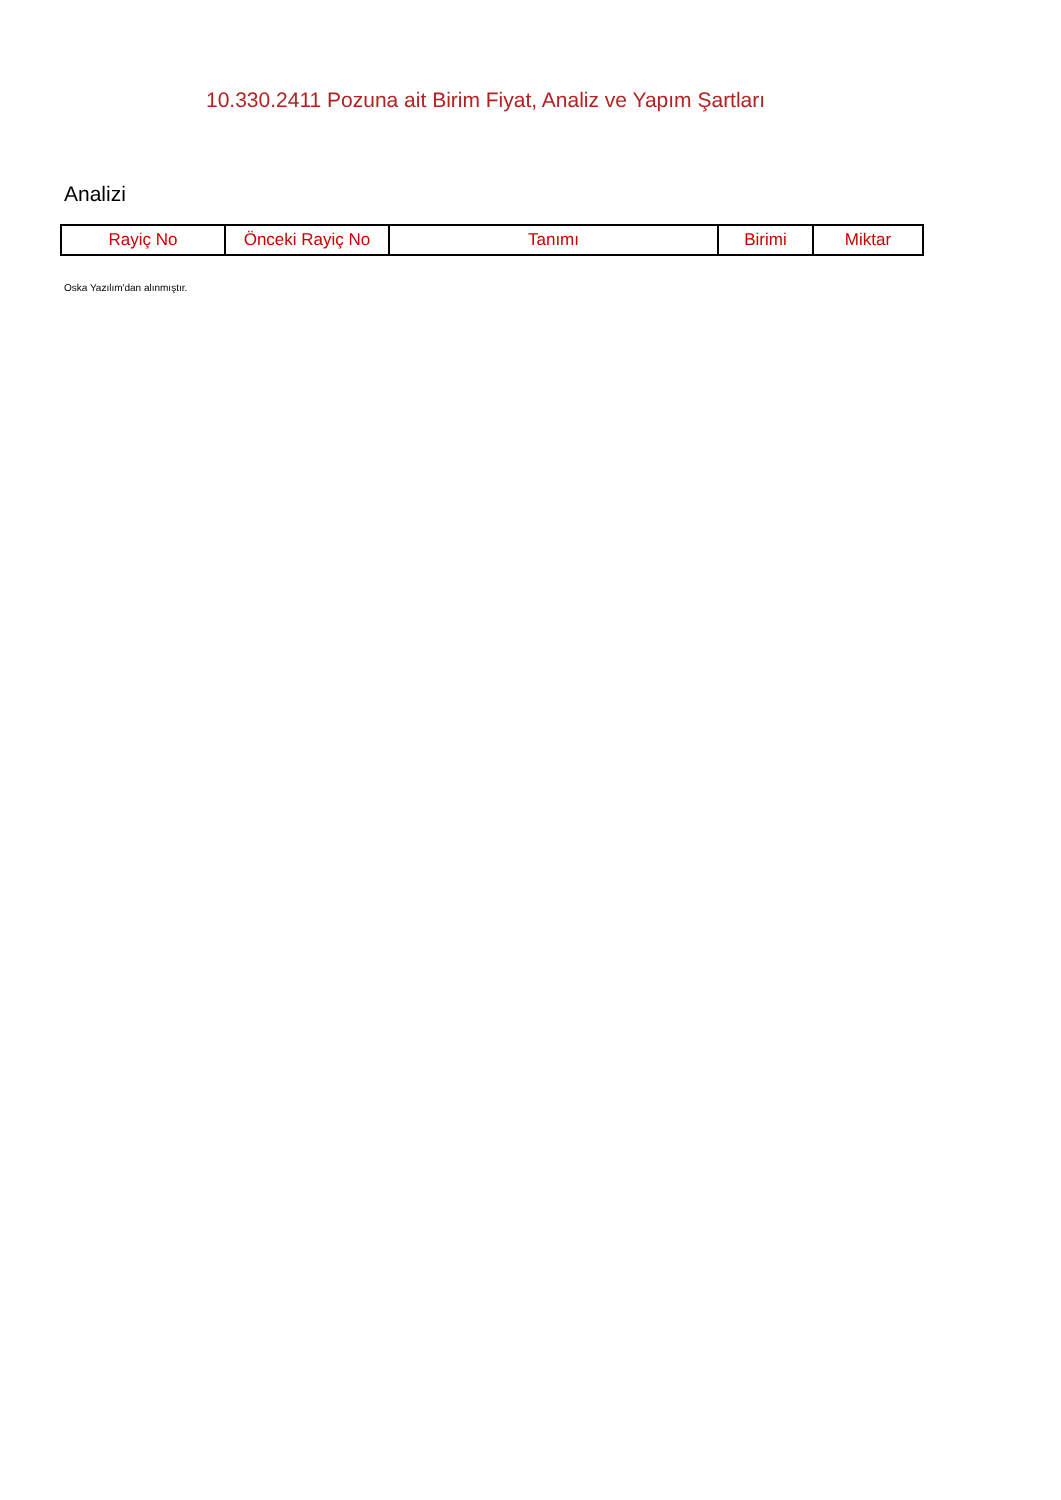10.330.2411 Pozuna ait Birim Fiyat, Analiz ve Yapım Şartları
Analizi
| Rayiç No | Önceki Rayiç No | Tanımı | Birimi | Miktar |
| --- | --- | --- | --- | --- |
Oska Yazılım'dan alınmıştır.